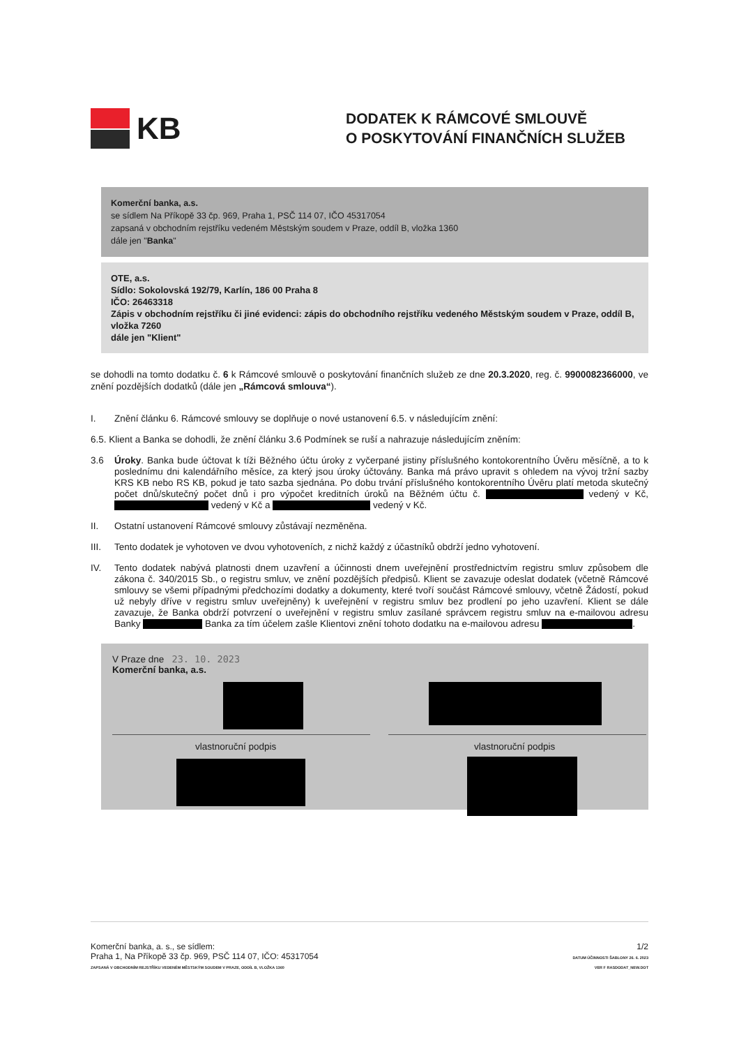KB
DODATEK K RÁMCOVÉ SMLOUVĚ
O POSKYTOVÁNÍ FINANČNÍCH SLUŽEB
Komerční banka, a.s.
se sídlem Na Příkopě 33 čp. 969, Praha 1, PSČ 114 07, IČO 45317054
zapsaná v obchodním rejstříku vedeném Městským soudem v Praze, oddíl B, vložka 1360
dále jen "Banka"
OTE, a.s.
Sídlo: Sokolovská 192/79, Karlín, 186 00 Praha 8
IČO: 26463318
Zápis v obchodním rejstříku či jiné evidenci: zápis do obchodního rejstříku vedeného Městským soudem v Praze, oddíl B, vložka 7260
dále jen "Klient"
se dohodli na tomto dodatku č. 6 k Rámcové smlouvě o poskytování finančních služeb ze dne 20.3.2020, reg. č. 9900082366000, ve znění pozdějších dodatků (dále jen „Rámcová smlouva“).
I. Znění článku 6. Rámcové smlouvy se doplňuje o nové ustanovení 6.5. v následujícím znění:
6.5. Klient a Banka se dohodli, že znění článku 3.6 Podmínek se ruší a nahrazuje následujícím zněním:
3.6 Úroky. Banka bude účtovat k tíži Běžného účtu úroky z vyčerpané jistiny příslušného kontokorentního Úvěru měsíčně, a to k poslednímu dni kalendářního měsíce, za který jsou úroky účtovány. Banka má právo upravit s ohledem na vývoj tržní sazby KRS KB nebo RS KB, pokud je tato sazba sjednána. Po dobu trvání příslušného kontokorentního Úvěru platí metoda skutečný počet dnů/skutečný počet dnů i pro výpočet kreditních úroků na Běžném účtu č. vedený v Kč, vedený v Kč a vedený v Kč.
II. Ostatní ustanovení Rámcové smlouvy zůstávají nezměněna.
III. Tento dodatek je vyhotoven ve dvou vyhotoveních, z nichž každý z účastníků obdrží jedno vyhotovení.
IV. Tento dodatek nabývá platnosti dnem uzavření a účinnosti dnem uveřejnění prostřednictvím registru smluv způsobem dle zákona č. 340/2015 Sb., o registru smluv, ve znění pozdějších předpisů. Klient se zavazuje odeslat dodatek (včetně Rámcové smlouvy se všemi případnými předchozími dodatky a dokumenty, které tvoří součást Rámcové smlouvy, včetně Žádostí, pokud už nebyly dříve v registru smluv uveřejněny) k uveřejnění v registru smluv bez prodlení po jeho uzavření. Klient se dále zavazuje, že Banka obdrží potvrzení o uveřejnění v registru smluv zasílané správcem registru smluv na e-mailovou adresu Banky Banka za tím účelem zašle Klientovi znění tohoto dodatku na e-mailovou adresu .
V Praze dne 23. 10. 2023
Komerční banka, a.s.
vlastnoruční podpis vlastnoruční podpis
Komerční banka, a. s., se sídlem:
Praha 1, Na Příkopě 33 čp. 969, PSČ 114 07, IČO: 45317054
ZAPSANÁ V OBCHODNÍM REJSTŘÍKU VEDENÉM MĚSTSKÝM SOUDEM V PRAZE, ODDÍL B, VLOŽKA 1360
1/2
DATUM ÚČINNOSTI ŠABLONY 26. 6. 2023
VER F RASDODAT_NEW.DOT